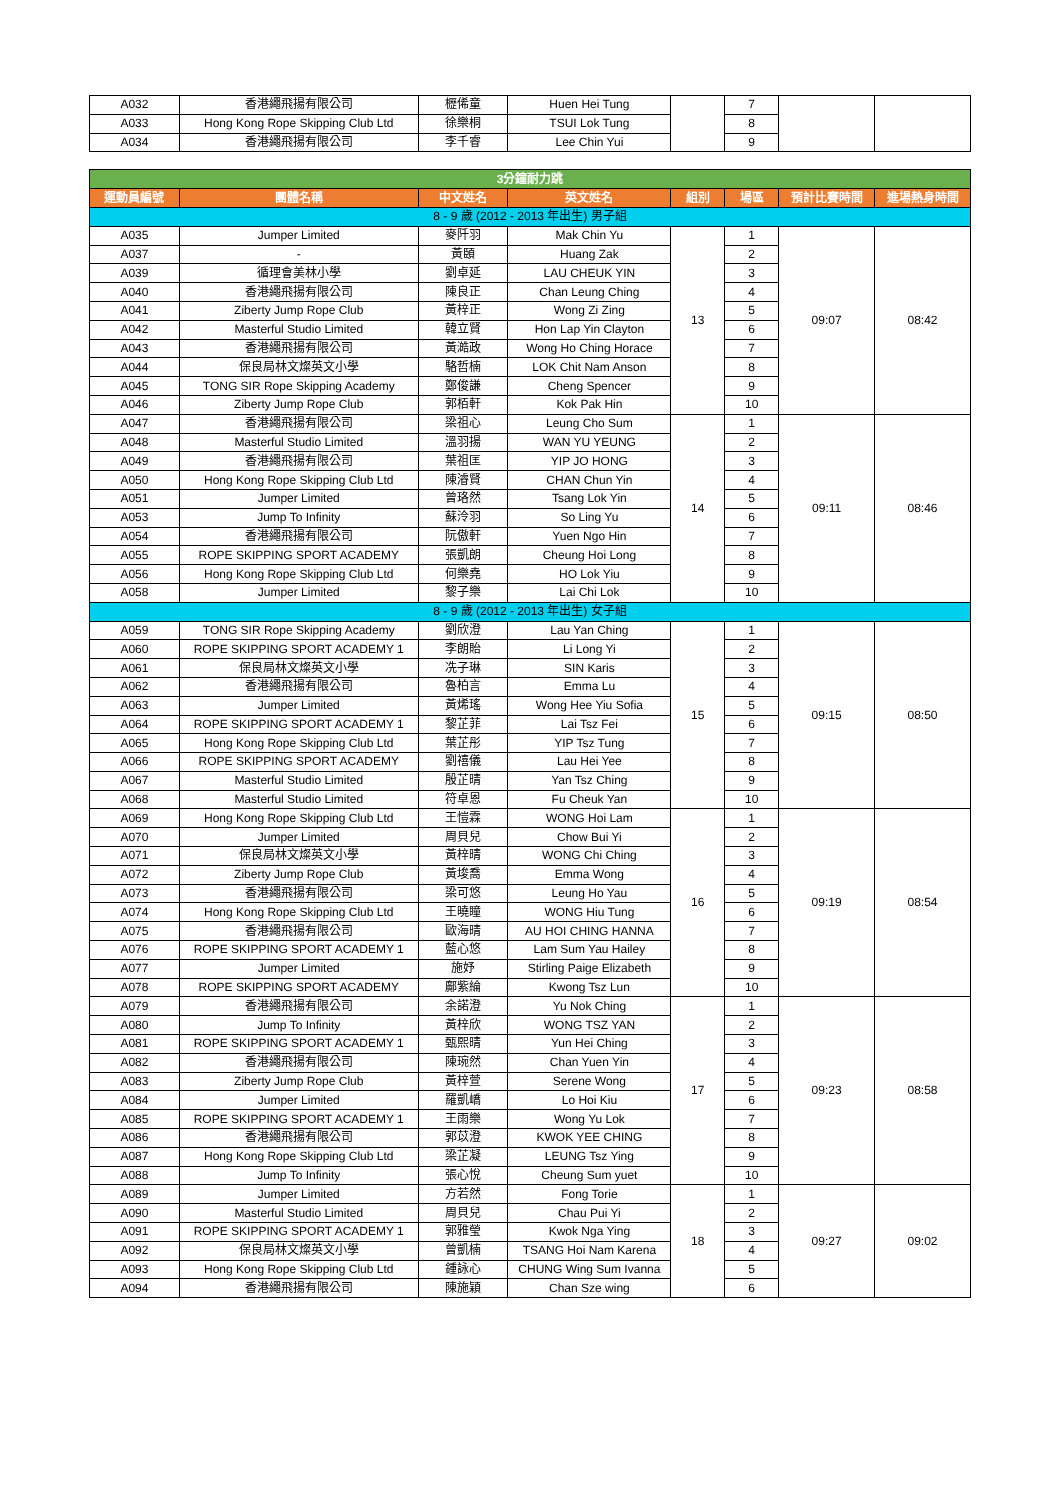| A032 | 香港繩飛揚有限公司 | 櫪俙童 | Huen Hei Tung | | 7 | | |
| A033 | Hong Kong Rope Skipping Club Ltd | 徐樂桐 | TSUI Lok Tung | | 8 | | |
| A034 | 香港繩飛揚有限公司 | 李千睿 | Lee Chin Yui | | 9 | | |
| 3分鐘耐力跳 | | | | | | | |
| 運動員編號 | 團體名稱 | 中文姓名 | 英文姓名 | 組別 | 場區 | 預計比賽時間 | 進場熱身時間 |
| 8 - 9 歲 (2012 - 2013 年出生) 男子組 | | | | | | | |
| A035 | Jumper Limited | 麥阡羽 | Mak Chin Yu | 13 | 1 | 09:07 | 08:42 |
| A037 | - | 黃頣 | Huang Zak | | 2 | | |
| A039 | 循理會美林小學 | 劉卓延 | LAU CHEUK YIN | | 3 | | |
| A040 | 香港繩飛揚有限公司 | 陳良正 | Chan Leung Ching | | 4 | | |
| A041 | Ziberty Jump Rope Club | 黃梓正 | Wong Zi Zing | | 5 | | |
| A042 | Masterful Studio Limited | 韓立賢 | Hon Lap Yin Clayton | | 6 | | |
| A043 | 香港繩飛揚有限公司 | 黃澔政 | Wong Ho Ching Horace | | 7 | | |
| A044 | 保良局林文燦英文小學 | 駱哲楠 | LOK Chit Nam Anson | | 8 | | |
| A045 | TONG SIR Rope Skipping Academy | 鄭俊謙 | Cheng Spencer | | 9 | | |
| A046 | Ziberty Jump Rope Club | 郭栢軒 | Kok Pak Hin | | 10 | | |
| A047 | 香港繩飛揚有限公司 | 梁祖心 | Leung Cho Sum | 14 | 1 | 09:11 | 08:46 |
| A048 | Masterful Studio Limited | 溫羽揚 | WAN YU YEUNG | | 2 | | |
| A049 | 香港繩飛揚有限公司 | 葉祖匡 | YIP JO HONG | | 3 | | |
| A050 | Hong Kong Rope Skipping Club Ltd | 陳濬賢 | CHAN Chun Yin | | 4 | | |
| A051 | Jumper Limited | 曾珞然 | Tsang Lok Yin | | 5 | | |
| A053 | Jump To Infinity | 蘇泠羽 | So Ling Yu | | 6 | | |
| A054 | 香港繩飛揚有限公司 | 阮傲軒 | Yuen Ngo Hin | | 7 | | |
| A055 | ROPE SKIPPING SPORT ACADEMY | 張凱朗 | Cheung Hoi Long | | 8 | | |
| A056 | Hong Kong Rope Skipping Club Ltd | 何樂堯 | HO Lok Yiu | | 9 | | |
| A058 | Jumper Limited | 黎子樂 | Lai Chi Lok | | 10 | | |
| 8 - 9 歲 (2012 - 2013 年出生) 女子組 | | | | | | | |
| A059 | TONG SIR Rope Skipping Academy | 劉欣澄 | Lau Yan Ching | 15 | 1 | 09:15 | 08:50 |
| A060 | ROPE SKIPPING SPORT ACADEMY 1 | 李朗貽 | Li Long Yi | | 2 | | |
| A061 | 保良局林文燦英文小學 | 冼子琳 | SIN Karis | | 3 | | |
| A062 | 香港繩飛揚有限公司 | 魯柏言 | Emma Lu | | 4 | | |
| A063 | Jumper Limited | 黃烯瑤 | Wong Hee Yiu Sofia | | 5 | | |
| A064 | ROPE SKIPPING SPORT ACADEMY 1 | 黎芷菲 | Lai Tsz Fei | | 6 | | |
| A065 | Hong Kong Rope Skipping Club Ltd | 葉芷彤 | YIP Tsz Tung | | 7 | | |
| A066 | ROPE SKIPPING SPORT ACADEMY | 劉禧儀 | Lau Hei Yee | | 8 | | |
| A067 | Masterful Studio Limited | 殷芷晴 | Yan Tsz Ching | | 9 | | |
| A068 | Masterful Studio Limited | 符卓恩 | Fu Cheuk Yan | | 10 | | |
| A069 | Hong Kong Rope Skipping Club Ltd | 王愷霖 | WONG Hoi Lam | 16 | 1 | 09:19 | 08:54 |
| A070 | Jumper Limited | 周貝兒 | Chow Bui Yi | | 2 | | |
| A071 | 保良局林文燦英文小學 | 黃梓晴 | WONG Chi Ching | | 3 | | |
| A072 | Ziberty Jump Rope Club | 黃埈喬 | Emma Wong | | 4 | | |
| A073 | 香港繩飛揚有限公司 | 梁可悠 | Leung Ho Yau | | 5 | | |
| A074 | Hong Kong Rope Skipping Club Ltd | 王曉瞳 | WONG Hiu Tung | | 6 | | |
| A075 | 香港繩飛揚有限公司 | 歐海晴 | AU HOI CHING HANNA | | 7 | | |
| A076 | ROPE SKIPPING SPORT ACADEMY 1 | 藍心悠 | Lam Sum Yau Hailey | | 8 | | |
| A077 | Jumper Limited | 施妤 | Stirling Paige Elizabeth | | 9 | | |
| A078 | ROPE SKIPPING SPORT ACADEMY | 鄺紫綸 | Kwong Tsz Lun | | 10 | | |
| A079 | 香港繩飛揚有限公司 | 余諾澄 | Yu Nok Ching | 17 | 1 | 09:23 | 08:58 |
| A080 | Jump To Infinity | 黃梓欣 | WONG TSZ YAN | | 2 | | |
| A081 | ROPE SKIPPING SPORT ACADEMY 1 | 甄熙晴 | Yun Hei Ching | | 3 | | |
| A082 | 香港繩飛揚有限公司 | 陳琬然 | Chan Yuen Yin | | 4 | | |
| A083 | Ziberty Jump Rope Club | 黃梓萱 | Serene Wong | | 5 | | |
| A084 | Jumper Limited | 羅凱嶠 | Lo Hoi Kiu | | 6 | | |
| A085 | ROPE SKIPPING SPORT ACADEMY 1 | 王雨樂 | Wong Yu Lok | | 7 | | |
| A086 | 香港繩飛揚有限公司 | 郭苡澄 | KWOK YEE CHING | | 8 | | |
| A087 | Hong Kong Rope Skipping Club Ltd | 梁芷凝 | LEUNG Tsz Ying | | 9 | | |
| A088 | Jump To Infinity | 張心悅 | Cheung Sum yuet | | 10 | | |
| A089 | Jumper Limited | 方若然 | Fong Torie | 18 | 1 | 09:27 | 09:02 |
| A090 | Masterful Studio Limited | 周貝兒 | Chau Pui Yi | | 2 | | |
| A091 | ROPE SKIPPING SPORT ACADEMY 1 | 郭雅瑩 | Kwok Nga Ying | | 3 | | |
| A092 | 保良局林文燦英文小學 | 曾凱楠 | TSANG Hoi Nam Karena | | 4 | | |
| A093 | Hong Kong Rope Skipping Club Ltd | 鍾詠心 | CHUNG Wing Sum Ivanna | | 5 | | |
| A094 | 香港繩飛揚有限公司 | 陳施穎 | Chan Sze wing | | 6 | | |